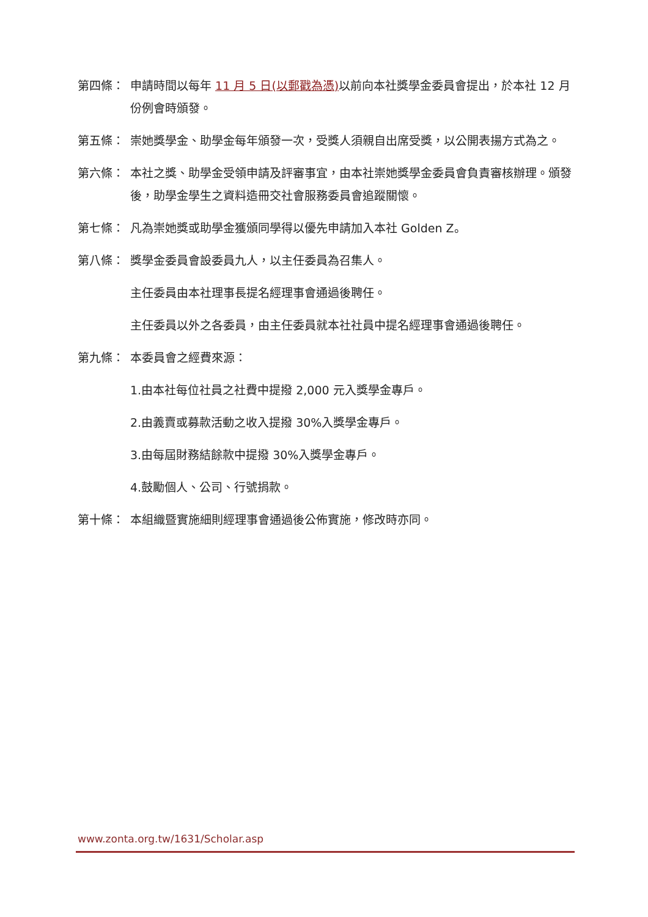第四條： 申請時間以每年 11 月 5 日(以郵戳為憑) 以前向本社獎學金委員會提出，於本社 12 月份例會時頒發。
第五條： 崇她獎學金、助學金每年頒發一次，受獎人須親自出席受獎，以公開表揚方式為之。
第六條： 本社之獎、助學金受領申請及評審事宜，由本社崇她獎學金委員會負責審核辦理。頒發後，助學金學生之資料造冊交社會服務委員會追蹤關懷。
第七條： 凡為崇她獎或助學金獲頒同學得以優先申請加入本社 Golden Z。
第八條： 獎學金委員會設委員九人，以主任委員為召集人。
主任委員由本社理事長提名經理事會通過後聘任。
主任委員以外之各委員，由主任委員就本社社員中提名經理事會通過後聘任。
第九條： 本委員會之經費來源：
1.由本社每位社員之社費中提撥 2,000 元入獎學金專戶。
2.由義賣或募款活動之收入提撥 30%入獎學金專戶。
3.由每屆財務結餘款中提撥 30%入獎學金專戶。
4.鼓勵個人、公司、行號捐款。
第十條： 本組織暨實施細則經理事會通過後公佈實施，修改時亦同。
www.zonta.org.tw/1631/Scholar.asp